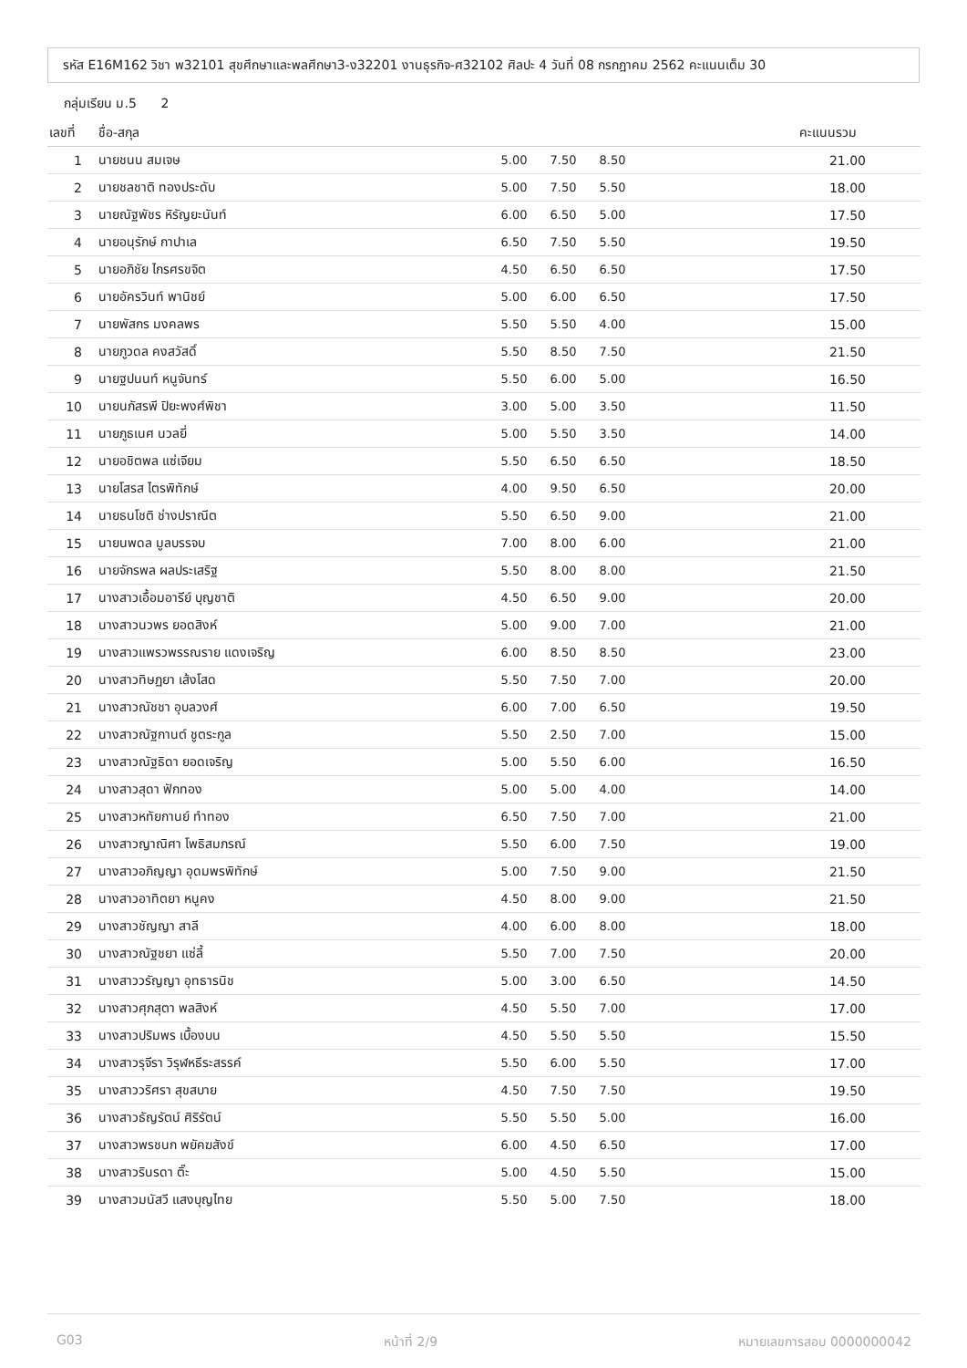รหัส E16M162 วิชา พ32101 สุขศึกษาและพลศึกษา3-ง32201 งานธุรกิจ-ศ32102 ศิลปะ 4 วันที่ 08 กรกฎาคม 2562 คะแนนเต็ม 30
กลุ่มเรียน ม.5 2
| เลขที่ | ชื่อ-สกุล | | | | คะแนนรวม |
| --- | --- | --- | --- | --- | --- |
| 1 | นายชนน สมเจษ | 5.00 | 7.50 | 8.50 | 21.00 |
| 2 | นายชลชาติ ทองประดับ | 5.00 | 7.50 | 5.50 | 18.00 |
| 3 | นายณัฐพัชร หิรัญยะนันท์ | 6.00 | 6.50 | 5.00 | 17.50 |
| 4 | นายอนุรักษ์ กาปาเล | 6.50 | 7.50 | 5.50 | 19.50 |
| 5 | นายอภิชัย ไกรศรขจิต | 4.50 | 6.50 | 6.50 | 17.50 |
| 6 | นายอัครวินท์ พานิชย์ | 5.00 | 6.00 | 6.50 | 17.50 |
| 7 | นายพัสกร มงคลพร | 5.50 | 5.50 | 4.00 | 15.00 |
| 8 | นายภูวดล คงสวัสดิ์ | 5.50 | 8.50 | 7.50 | 21.50 |
| 9 | นายฐปนนท์ หนูจันทร์ | 5.50 | 6.00 | 5.00 | 16.50 |
| 10 | นายนภัสรพี ปิยะพงศ์พิชา | 3.00 | 5.00 | 3.50 | 11.50 |
| 11 | นายภูธเนศ นวลยี่ | 5.00 | 5.50 | 3.50 | 14.00 |
| 12 | นายอชิตพล แซ่เจียม | 5.50 | 6.50 | 6.50 | 18.50 |
| 13 | นายโสรส ไตรพิทักษ์ | 4.00 | 9.50 | 6.50 | 20.00 |
| 14 | นายธนโชติ ช่างปราณีต | 5.50 | 6.50 | 9.00 | 21.00 |
| 15 | นายนพดล มูลบรรจบ | 7.00 | 8.00 | 6.00 | 21.00 |
| 16 | นายจักรพล ผลประเสริฐ | 5.50 | 8.00 | 8.00 | 21.50 |
| 17 | นางสาวเอื้อมอารีย์ บุญชาติ | 4.50 | 6.50 | 9.00 | 20.00 |
| 18 | นางสาวนวพร ยอดสิงห์ | 5.00 | 9.00 | 7.00 | 21.00 |
| 19 | นางสาวแพรวพรรณราย แดงเจริญ | 6.00 | 8.50 | 8.50 | 23.00 |
| 20 | นางสาวทิษฏยา เส้งโสด | 5.50 | 7.50 | 7.00 | 20.00 |
| 21 | นางสาวณัชชา อุบลวงศ์ | 6.00 | 7.00 | 6.50 | 19.50 |
| 22 | นางสาวณัฐกานต์ ชูตระกูล | 5.50 | 2.50 | 7.00 | 15.00 |
| 23 | นางสาวณัฐธิดา ยอดเจริญ | 5.00 | 5.50 | 6.00 | 16.50 |
| 24 | นางสาวสุดา ฟักทอง | 5.00 | 5.00 | 4.00 | 14.00 |
| 25 | นางสาวหทัยกานย์ ทำทอง | 6.50 | 7.50 | 7.00 | 21.00 |
| 26 | นางสาวญาณิศา โพธิสมภรณ์ | 5.50 | 6.00 | 7.50 | 19.00 |
| 27 | นางสาวอภิญญา อุดมพรพิทักษ์ | 5.00 | 7.50 | 9.00 | 21.50 |
| 28 | นางสาวอาทิตยา หนูคง | 4.50 | 8.00 | 9.00 | 21.50 |
| 29 | นางสาวชัญญา สาลี | 4.00 | 6.00 | 8.00 | 18.00 |
| 30 | นางสาวณัฐชยา แซ่ลี้ | 5.50 | 7.00 | 7.50 | 20.00 |
| 31 | นางสาววรัญญา อุทธารนิช | 5.00 | 3.00 | 6.50 | 14.50 |
| 32 | นางสาวศุภสุตา พลสิงห์ | 4.50 | 5.50 | 7.00 | 17.00 |
| 33 | นางสาวปริมพร เบื้องบน | 4.50 | 5.50 | 5.50 | 15.50 |
| 34 | นางสาวรุจีรา วิรุฬหธีระสรรค์ | 5.50 | 6.00 | 5.50 | 17.00 |
| 35 | นางสาววริศรา สุขสบาย | 4.50 | 7.50 | 7.50 | 19.50 |
| 36 | นางสาวธัญรัตน์ ศิริรัตน์ | 5.50 | 5.50 | 5.00 | 16.00 |
| 37 | นางสาวพรชนก พยัคฆสังข์ | 6.00 | 4.50 | 6.50 | 17.00 |
| 38 | นางสาวรินรดา ติ๊ะ | 5.00 | 4.50 | 5.50 | 15.00 |
| 39 | นางสาวมนัสวี แสงบุญไทย | 5.50 | 5.00 | 7.50 | 18.00 |
G03 หน้าที่ 2/9 หมายเลขการสอบ 0000000042